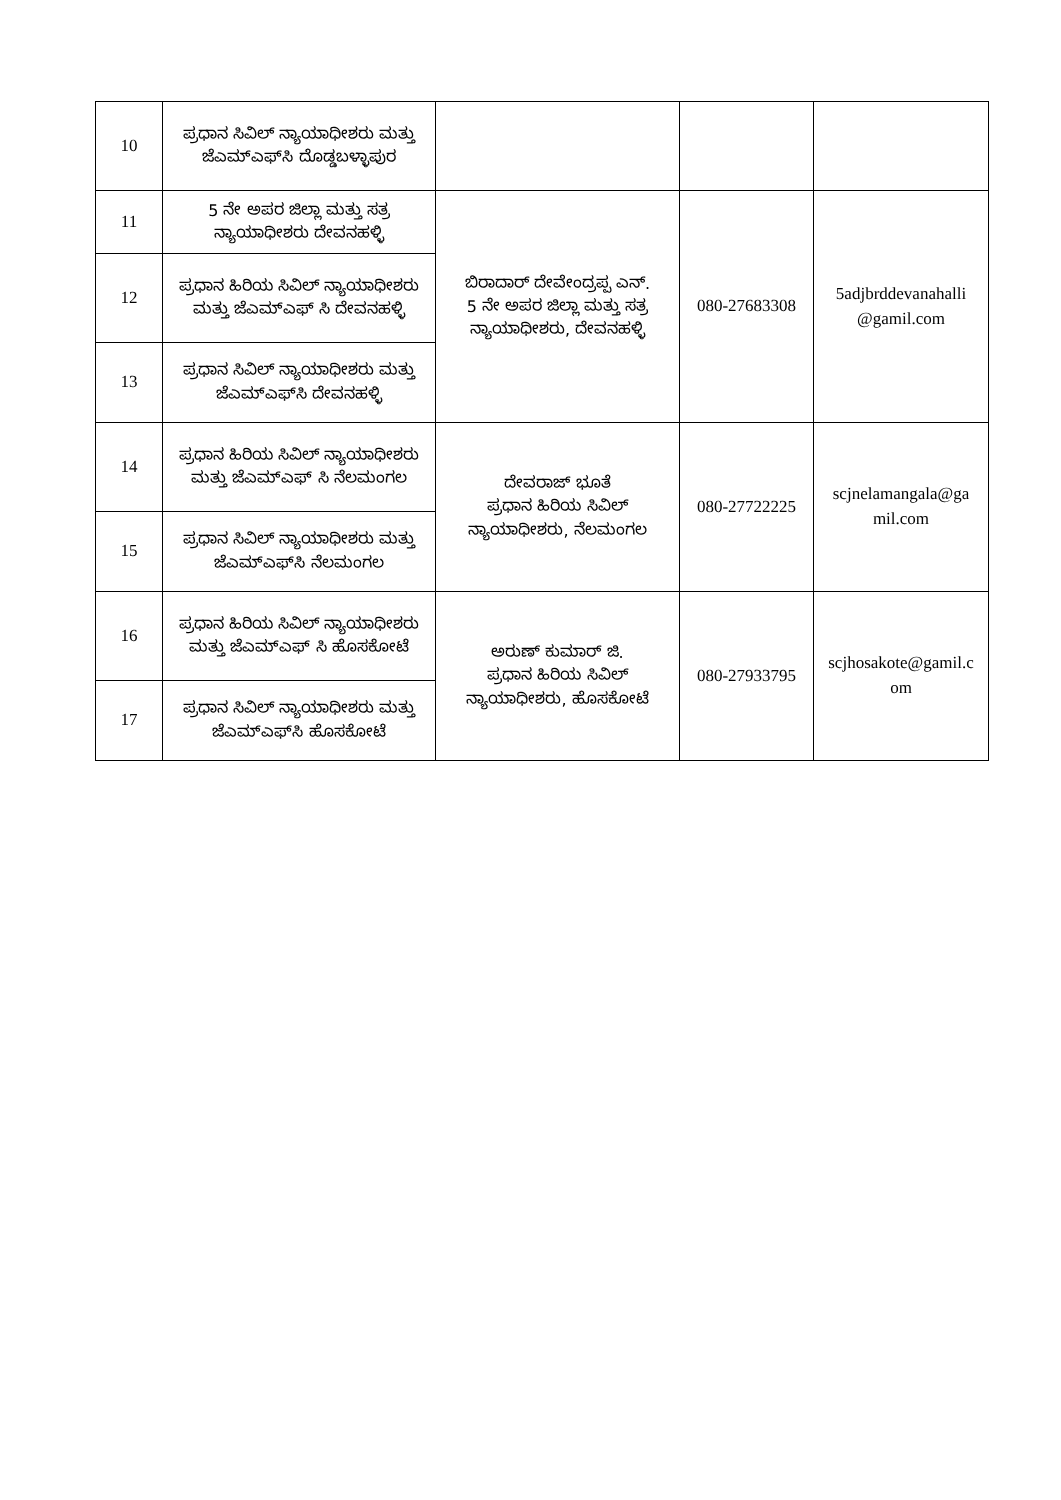| 10 | ಪ್ರಧಾನ ಸಿವಿಲ್ ನ್ಯಾಯಾಧೀಶರು ಮತ್ತು ಜೆಎಮ್‌ಎಫ್‌ಸಿ ದೊಡ್ಡಬಳ್ಳಾಪುರ | | | |
| 11 | 5 ನೇ ಅಪರ ಜಿಲ್ಲಾ ಮತ್ತು ಸತ್ರ ನ್ಯಾಯಾಧೀಶರು ದೇವನಹಳ್ಳಿ | ಬಿರಾದಾರ್ ದೇವೇಂದ್ರಪ್ಪ ಎನ್. 5 ನೇ ಅಪರ ಜಿಲ್ಲಾ ಮತ್ತು ಸತ್ರ ನ್ಯಾಯಾಧೀಶರು, ದೇವನಹಳ್ಳಿ | 080-27683308 | 5adjbrddevanahalli @gamil.com |
| 12 | ಪ್ರಧಾನ ಹಿರಿಯ ಸಿವಿಲ್ ನ್ಯಾಯಾಧೀಶರು ಮತ್ತು ಜೆಎಮ್‌ಎಫ್ ಸಿ ದೇವನಹಳ್ಳಿ | | | |
| 13 | ಪ್ರಧಾನ ಸಿವಿಲ್ ನ್ಯಾಯಾಧೀಶರು ಮತ್ತು ಜೆಎಮ್‌ಎಫ್‌ಸಿ ದೇವನಹಳ್ಳಿ | | | |
| 14 | ಪ್ರಧಾನ ಹಿರಿಯ ಸಿವಿಲ್ ನ್ಯಾಯಾಧೀಶರು ಮತ್ತು ಜೆಎಮ್‌ಎಫ್ ಸಿ ನೆಲಮಂಗಲ | ದೇವರಾಜ್ ಭೂತೆ ಪ್ರಧಾನ ಹಿರಿಯ ಸಿವಿಲ್ ನ್ಯಾಯಾಧೀಶರು, ನೆಲಮಂಗಲ | 080-27722225 | scjnelamangala@ga mil.com |
| 15 | ಪ್ರಧಾನ ಸಿವಿಲ್ ನ್ಯಾಯಾಧೀಶರು ಮತ್ತು ಜೆಎಮ್‌ಎಫ್‌ಸಿ ನೆಲಮಂಗಲ | | | |
| 16 | ಪ್ರಧಾನ ಹಿರಿಯ ಸಿವಿಲ್ ನ್ಯಾಯಾಧೀಶರು ಮತ್ತು ಜೆಎಮ್‌ಎಫ್ ಸಿ ಹೊಸಕೋಟೆ | ಅರುಣ್ ಕುಮಾರ್ ಜಿ. ಪ್ರಧಾನ ಹಿರಿಯ ಸಿವಿಲ್ ನ್ಯಾಯಾಧೀಶರು, ಹೊಸಕೋಟೆ | 080-27933795 | scjhosakote@gamil.c om |
| 17 | ಪ್ರಧಾನ ಸಿವಿಲ್ ನ್ಯಾಯಾಧೀಶರು ಮತ್ತು ಜೆಎಮ್‌ಎಫ್‌ಸಿ ಹೊಸಕೋಟೆ | | | |